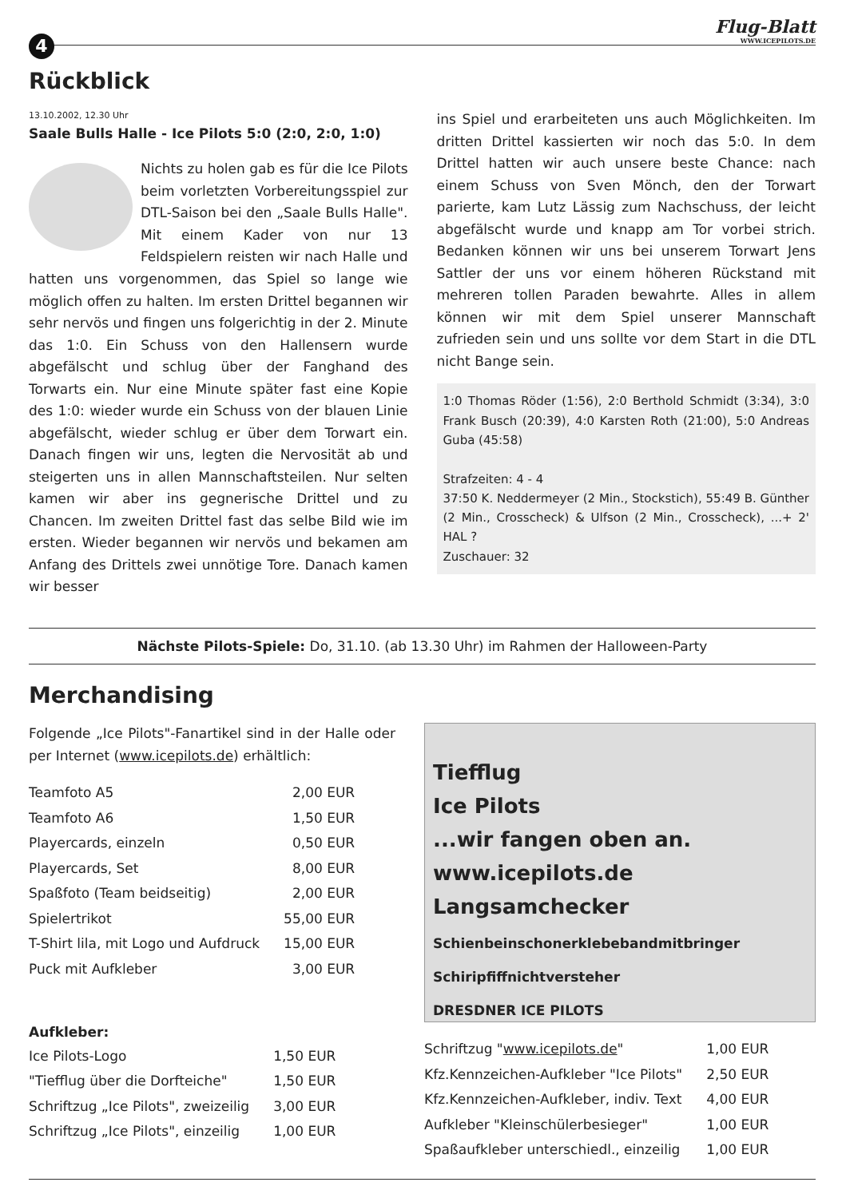4
Flug-Blatt
WWW.ICEPILOTS.DE
Rückblick
13.10.2002, 12.30 Uhr
Saale Bulls Halle - Ice Pilots 5:0 (2:0, 2:0, 1:0)
Nichts zu holen gab es für die Ice Pilots beim vorletzten Vorbereitungsspiel zur DTL-Saison bei den „Saale Bulls Halle". Mit einem Kader von nur 13 Feldspielern reisten wir nach Halle und hatten uns vorgenommen, das Spiel so lange wie möglich offen zu halten. Im ersten Drittel begannen wir sehr nervös und fingen uns folgerichtig in der 2. Minute das 1:0. Ein Schuss von den Hallensern wurde abgefälscht und schlug über der Fanghand des Torwarts ein. Nur eine Minute später fast eine Kopie des 1:0: wieder wurde ein Schuss von der blauen Linie abgefälscht, wieder schlug er über dem Torwart ein. Danach fingen wir uns, legten die Nervosität ab und steigerten uns in allen Mannschaftsteilen. Nur selten kamen wir aber ins gegnerische Drittel und zu Chancen. Im zweiten Drittel fast das selbe Bild wie im ersten. Wieder begannen wir nervös und bekamen am Anfang des Drittels zwei unnötige Tore. Danach kamen wir besser
ins Spiel und erarbeiteten uns auch Möglichkeiten. Im dritten Drittel kassierten wir noch das 5:0. In dem Drittel hatten wir auch unsere beste Chance: nach einem Schuss von Sven Mönch, den der Torwart parierte, kam Lutz Lässig zum Nachschuss, der leicht abgefälscht wurde und knapp am Tor vorbei strich. Bedanken können wir uns bei unserem Torwart Jens Sattler der uns vor einem höheren Rückstand mit mehreren tollen Paraden bewahrte. Alles in allem können wir mit dem Spiel unserer Mannschaft zufrieden sein und uns sollte vor dem Start in die DTL nicht Bange sein.
1:0 Thomas Röder (1:56), 2:0 Berthold Schmidt (3:34), 3:0 Frank Busch (20:39), 4:0 Karsten Roth (21:00), 5:0 Andreas Guba (45:58)
Strafzeiten: 4 - 4
37:50 K. Neddermeyer (2 Min., Stockstich), 55:49 B. Günther (2 Min., Crosscheck) & Ulfson (2 Min., Crosscheck), ...+ 2' HAL ?
Zuschauer: 32
Nächste Pilots-Spiele: Do, 31.10. (ab 13.30 Uhr) im Rahmen der Halloween-Party
Merchandising
Folgende „Ice Pilots"-Fanartikel sind in der Halle oder per Internet (www.icepilots.de) erhältlich:
| Teamfoto A5 | 2,00 EUR |
| Teamfoto A6 | 1,50 EUR |
| Playercards, einzeln | 0,50 EUR |
| Playercards, Set | 8,00 EUR |
| Spaßfoto (Team beidseitig) | 2,00 EUR |
| Spielertrikot | 55,00 EUR |
| T-Shirt lila, mit Logo und Aufdruck | 15,00 EUR |
| Puck mit Aufkleber | 3,00 EUR |
Aufkleber:
| Ice Pilots-Logo | 1,50 EUR |
| "Tiefflug über die Dorfteiche" | 1,50 EUR |
| Schriftzug „Ice Pilots", zweizeilig | 3,00 EUR |
| Schriftzug „Ice Pilots", einzeilig | 1,00 EUR |
Tiefflug
Ice Pilots
...wir fangen oben an.
www.icepilots.de
Langsamchecker
Schienbeinschonerklebebandmitbringer
Schiripfiffnichtversteher
DRESDNER ICE PILOTS
| Schriftzug " www.icepilots.de " | 1,00 EUR |
| Kfz.Kennzeichen-Aufkleber "Ice Pilots" | 2,50 EUR |
| Kfz.Kennzeichen-Aufkleber, indiv. Text | 4,00 EUR |
| Aufkleber "Kleinschülerbesieger" | 1,00 EUR |
| Spaßaufkleber unterschiedl., einzeilig | 1,00 EUR |